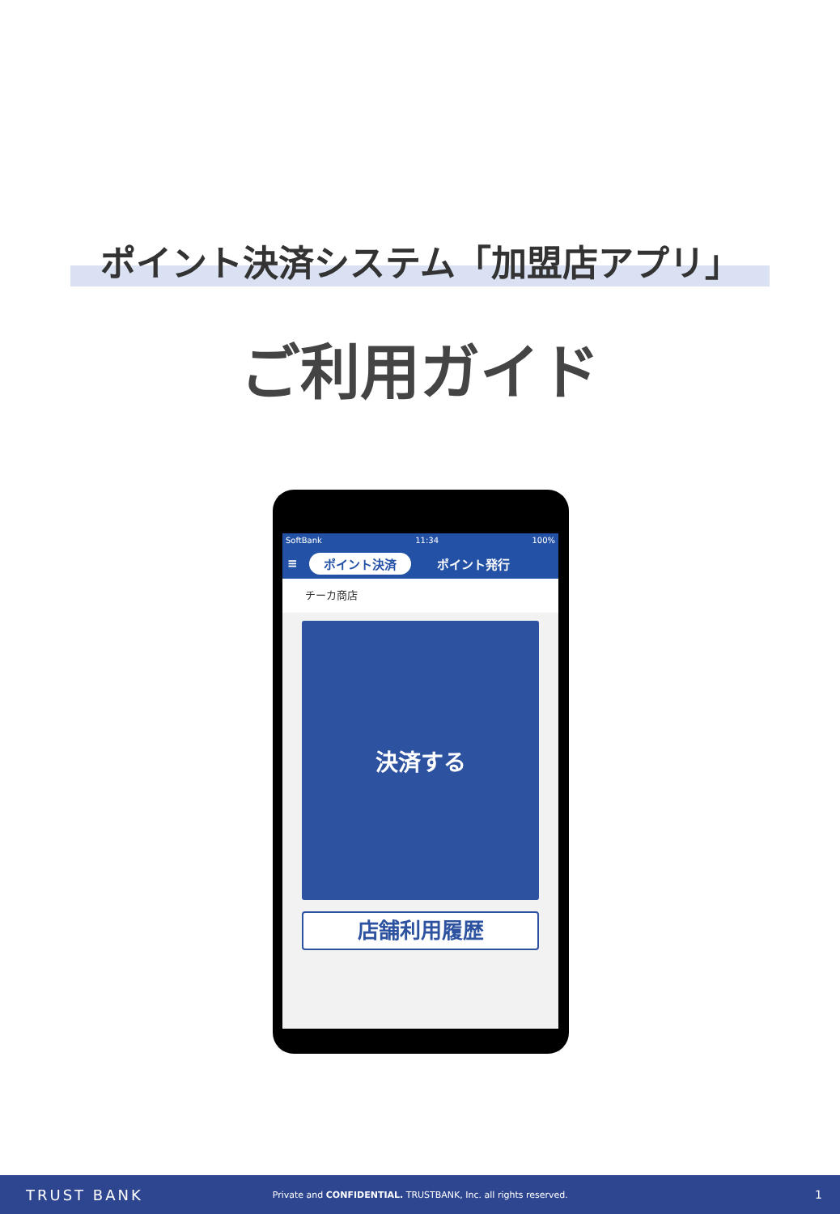ポイント決済システム「加盟店アプリ」
ご利用ガイド
SoftBank 11:34 100%
≡ ポイント決済 ポイント発行
チーカ商店
決済する
店舗利用履歴
TRUST BANK Private and CONFIDENTIAL. TRUSTBANK, Inc. all rights reserved. 1